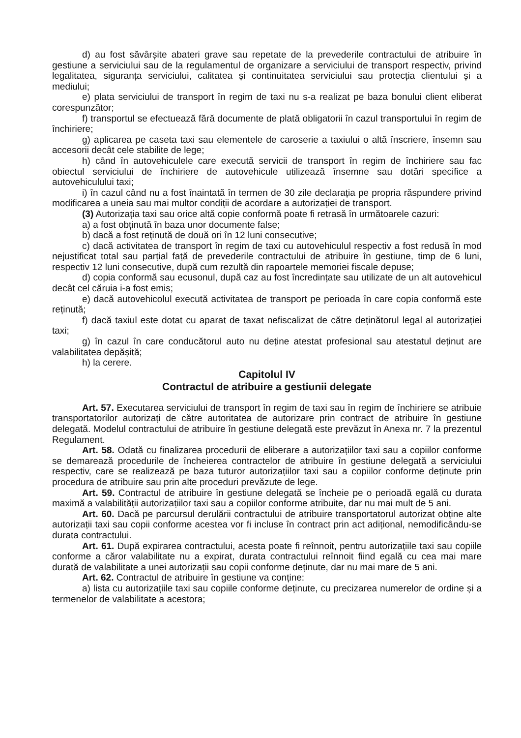d) au fost săvârșite abateri grave sau repetate de la prevederile contractului de atribuire în gestiune a serviciului sau de la regulamentul de organizare a serviciului de transport respectiv, privind legalitatea, siguranța serviciului, calitatea și continuitatea serviciului sau protecția clientului și a mediului;
e) plata serviciului de transport în regim de taxi nu s-a realizat pe baza bonului client eliberat corespunzător;
f) transportul se efectuează fără documente de plată obligatorii în cazul transportului în regim de închiriere;
g) aplicarea pe caseta taxi sau elementele de caroserie a taxiului o altă înscriere, însemn sau accesorii decât cele stabilite de lege;
h) când în autovehiculele care execută servicii de transport în regim de închiriere sau fac obiectul serviciului de închiriere de autovehicule utilizează însemne sau dotări specifice a autovehiculului taxi;
i) în cazul când nu a fost înaintată în termen de 30 zile declarația pe propria răspundere privind modificarea a uneia sau mai multor condiții de acordare a autorizației de transport.
(3) Autorizația taxi sau orice altă copie conformă poate fi retrasă în următoarele cazuri:
a) a fost obținută în baza unor documente false;
b) dacă a fost reținută de două ori în 12 luni consecutive;
c) dacă activitatea de transport în regim de taxi cu autovehiculul respectiv a fost redusă în mod nejustificat total sau parțial față de prevederile contractului de atribuire în gestiune, timp de 6 luni, respectiv 12 luni consecutive, după cum rezultă din rapoartele memoriei fiscale depuse;
d) copia conformă sau ecusonul, după caz au fost încredințate sau utilizate de un alt autovehicul decât cel căruia i-a fost emis;
e) dacă autovehicolul execută activitatea de transport pe perioada în care copia conformă este reținută;
f) dacă taxiul este dotat cu aparat de taxat nefiscalizat de către deținătorul legal al autorizației taxi;
g) în cazul în care conducătorul auto nu deține atestat profesional sau atestatul deținut are valabilitatea depășită;
h) la cerere.
Capitolul IV
Contractul de atribuire a gestiunii delegate
Art. 57. Executarea serviciului de transport în regim de taxi sau în regim de închiriere se atribuie transportatorilor autorizați de către autoritatea de autorizare prin contract de atribuire în gestiune delegată. Modelul contractului de atribuire în gestiune delegată este prevăzut în Anexa nr. 7 la prezentul Regulament.
Art. 58. Odată cu finalizarea procedurii de eliberare a autorizațiilor taxi sau a copiilor conforme se demarează procedurile de încheierea contractelor de atribuire în gestiune delegată a serviciului respectiv, care se realizează pe baza tuturor autorizațiilor taxi sau a copiilor conforme deținute prin procedura de atribuire sau prin alte proceduri prevăzute de lege.
Art. 59. Contractul de atribuire în gestiune delegată se încheie pe o perioadă egală cu durata maximă a valabilității autorizațiilor taxi sau a copiilor conforme atribuite, dar nu mai mult de 5 ani.
Art. 60. Dacă pe parcursul derulării contractului de atribuire transportatorul autorizat obține alte autorizații taxi sau copii conforme acestea vor fi incluse în contract prin act adițional, nemodificându-se durata contractului.
Art. 61. După expirarea contractului, acesta poate fi reînnoit, pentru autorizațiile taxi sau copiile conforme a căror valabilitate nu a expirat, durata contractului reînnoit fiind egală cu cea mai mare durată de valabilitate a unei autorizații sau copii conforme deținute, dar nu mai mare de 5 ani.
Art. 62. Contractul de atribuire în gestiune va conține:
a) lista cu autorizațiile taxi sau copiile conforme deținute, cu precizarea numerelor de ordine și a termenelor de valabilitate a acestora;